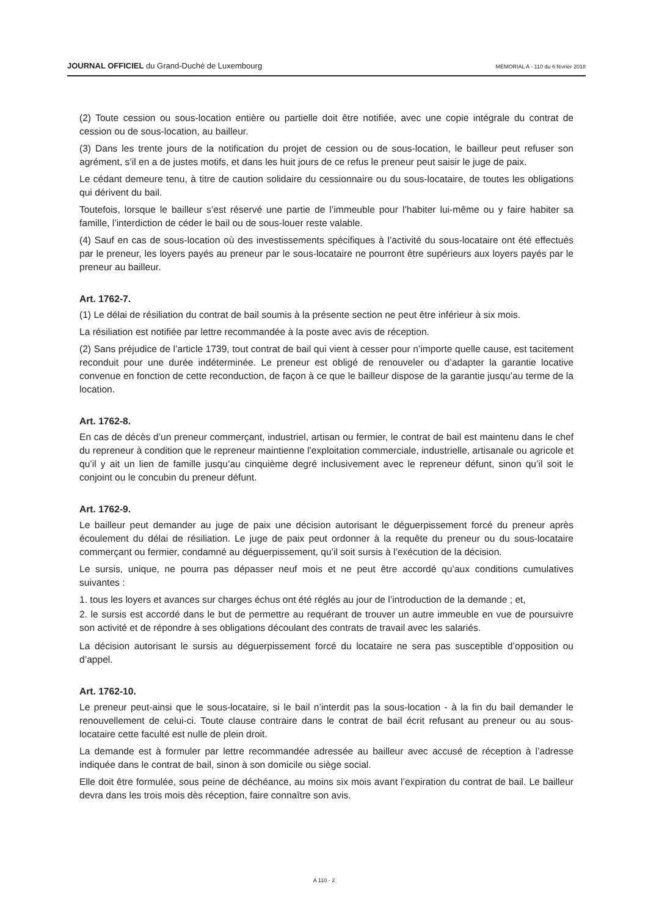JOURNAL OFFICIEL du Grand-Duché de Luxembourg MÉMORIAL A - 110 du 6 février 2018
(2) Toute cession ou sous-location entière ou partielle doit être notifiée, avec une copie intégrale du contrat de cession ou de sous-location, au bailleur.
(3) Dans les trente jours de la notification du projet de cession ou de sous-location, le bailleur peut refuser son agrément, s’il en a de justes motifs, et dans les huit jours de ce refus le preneur peut saisir le juge de paix.
Le cédant demeure tenu, à titre de caution solidaire du cessionnaire ou du sous-locataire, de toutes les obligations qui dérivent du bail.
Toutefois, lorsque le bailleur s’est réservé une partie de l’immeuble pour l’habiter lui-même ou y faire habiter sa famille, l’interdiction de céder le bail ou de sous-louer reste valable.
(4) Sauf en cas de sous-location où des investissements spécifiques à l’activité du sous-locataire ont été effectués par le preneur, les loyers payés au preneur par le sous-locataire ne pourront être supérieurs aux loyers payés par le preneur au bailleur.
Art. 1762-7.
(1) Le délai de résiliation du contrat de bail soumis à la présente section ne peut être inférieur à six mois.
La résiliation est notifiée par lettre recommandée à la poste avec avis de réception.
(2) Sans préjudice de l’article 1739, tout contrat de bail qui vient à cesser pour n’importe quelle cause, est tacitement reconduit pour une durée indéterminée. Le preneur est obligé de renouveler ou d’adapter la garantie locative convenue en fonction de cette reconduction, de façon à ce que le bailleur dispose de la garantie jusqu’au terme de la location.
Art. 1762-8.
En cas de décès d’un preneur commerçant, industriel, artisan ou fermier, le contrat de bail est maintenu dans le chef du repreneur à condition que le repreneur maintienne l’exploitation commerciale, industrielle, artisanale ou agricole et qu’il y ait un lien de famille jusqu’au cinquième degré inclusivement avec le repreneur défunt, sinon qu’il soit le conjoint ou le concubin du preneur défunt.
Art. 1762-9.
Le bailleur peut demander au juge de paix une décision autorisant le déguerpissement forcé du preneur après écoulement du délai de résiliation. Le juge de paix peut ordonner à la requête du preneur ou du sous-locataire commerçant ou fermier, condamné au déguerpissement, qu’il soit sursis à l’exécution de la décision.
Le sursis, unique, ne pourra pas dépasser neuf mois et ne peut être accordé qu’aux conditions cumulatives suivantes :
1. tous les loyers et avances sur charges échus ont été réglés au jour de l’introduction de la demande ; et,
2. le sursis est accordé dans le but de permettre au requérant de trouver un autre immeuble en vue de poursuivre son activité et de répondre à ses obligations découlant des contrats de travail avec les salariés.
La décision autorisant le sursis au déguerpissement forcé du locataire ne sera pas susceptible d’opposition ou d’appel.
Art. 1762-10.
Le preneur peut-ainsi que le sous-locataire, si le bail n’interdit pas la sous-location - à la fin du bail demander le renouvellement de celui-ci. Toute clause contraire dans le contrat de bail écrit refusant au preneur ou au sous-locataire cette faculté est nulle de plein droit.
La demande est à formuler par lettre recommandée adressée au bailleur avec accusé de réception à l’adresse indiquée dans le contrat de bail, sinon à son domicile ou siège social.
Elle doit être formulée, sous peine de déchéance, au moins six mois avant l’expiration du contrat de bail. Le bailleur devra dans les trois mois dès réception, faire connaître son avis.
A 110 - 2